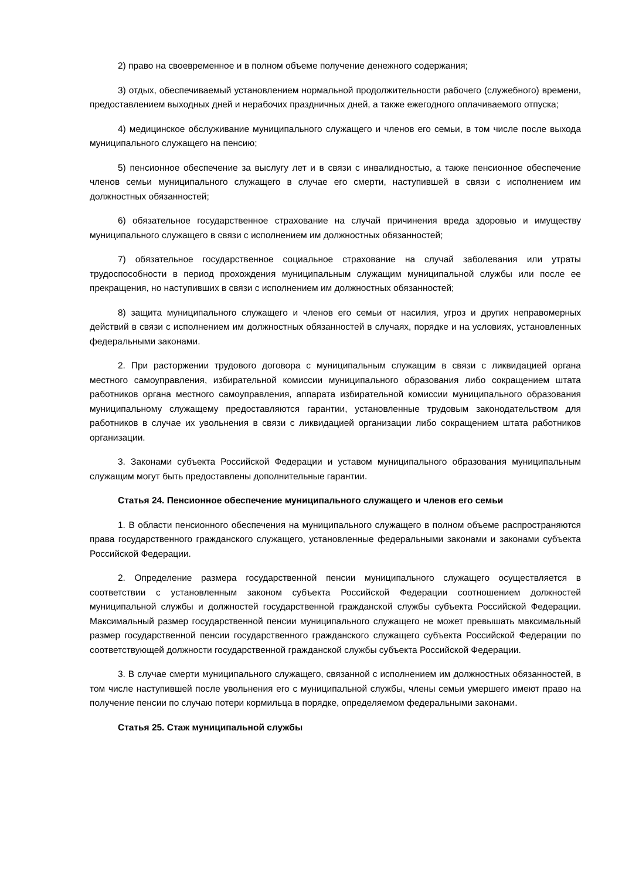2) право на своевременное и в полном объеме получение денежного содержания;
3) отдых, обеспечиваемый установлением нормальной продолжительности рабочего (служебного) времени, предоставлением выходных дней и нерабочих праздничных дней, а также ежегодного оплачиваемого отпуска;
4) медицинское обслуживание муниципального служащего и членов его семьи, в том числе после выхода муниципального служащего на пенсию;
5) пенсионное обеспечение за выслугу лет и в связи с инвалидностью, а также пенсионное обеспечение членов семьи муниципального служащего в случае его смерти, наступившей в связи с исполнением им должностных обязанностей;
6) обязательное государственное страхование на случай причинения вреда здоровью и имуществу муниципального служащего в связи с исполнением им должностных обязанностей;
7) обязательное государственное социальное страхование на случай заболевания или утраты трудоспособности в период прохождения муниципальным служащим муниципальной службы или после ее прекращения, но наступивших в связи с исполнением им должностных обязанностей;
8) защита муниципального служащего и членов его семьи от насилия, угроз и других неправомерных действий в связи с исполнением им должностных обязанностей в случаях, порядке и на условиях, установленных федеральными законами.
2. При расторжении трудового договора с муниципальным служащим в связи с ликвидацией органа местного самоуправления, избирательной комиссии муниципального образования либо сокращением штата работников органа местного самоуправления, аппарата избирательной комиссии муниципального образования муниципальному служащему предоставляются гарантии, установленные трудовым законодательством для работников в случае их увольнения в связи с ликвидацией организации либо сокращением штата работников организации.
3. Законами субъекта Российской Федерации и уставом муниципального образования муниципальным служащим могут быть предоставлены дополнительные гарантии.
Статья 24. Пенсионное обеспечение муниципального служащего и членов его семьи
1. В области пенсионного обеспечения на муниципального служащего в полном объеме распространяются права государственного гражданского служащего, установленные федеральными законами и законами субъекта Российской Федерации.
2. Определение размера государственной пенсии муниципального служащего осуществляется в соответствии с установленным законом субъекта Российской Федерации соотношением должностей муниципальной службы и должностей государственной гражданской службы субъекта Российской Федерации. Максимальный размер государственной пенсии муниципального служащего не может превышать максимальный размер государственной пенсии государственного гражданского служащего субъекта Российской Федерации по соответствующей должности государственной гражданской службы субъекта Российской Федерации.
3. В случае смерти муниципального служащего, связанной с исполнением им должностных обязанностей, в том числе наступившей после увольнения его с муниципальной службы, члены семьи умершего имеют право на получение пенсии по случаю потери кормильца в порядке, определяемом федеральными законами.
Статья 25. Стаж муниципальной службы